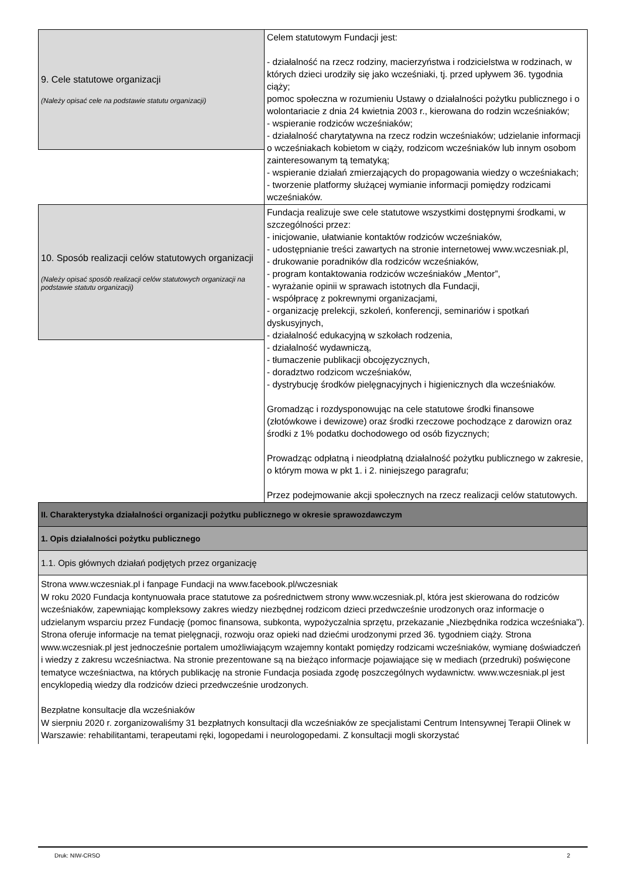9. Cele statutowe organizacji
(Należy opisać cele na podstawie statutu organizacji)
Celem statutowym Fundacji jest:
- działalność na rzecz rodziny, macierzyństwa i rodzicielstwa w rodzinach, w których dzieci urodziły się jako wcześniaki, tj. przed upływem 36. tygodnia ciąży;
pomoc społeczna w rozumieniu Ustawy o działalności pożytku publicznego i o wolontariacie z dnia 24 kwietnia 2003 r., kierowana do rodzin wcześniaków;
- wspieranie rodziców wcześniaków;
- działalność charytatywna na rzecz rodzin wcześniaków; udzielanie informacji o wcześniakach kobietom w ciąży, rodzicom wcześniaków lub innym osobom zainteresowanym tą tematyką;
- wspieranie działań zmierzających do propagowania wiedzy o wcześniakach;
- tworzenie platformy służącej wymianie informacji pomiędzy rodzicami wcześniaków.
10. Sposób realizacji celów statutowych organizacji
(Należy opisać sposób realizacji celów statutowych organizacji na podstawie statutu organizacji)
Fundacja realizuje swe cele statutowe wszystkimi dostępnymi środkami, w szczególności przez:
- inicjowanie, ułatwianie kontaktów rodziców wcześniaków,
- udostępnianie treści zawartych na stronie internetowej www.wczesniak.pl,
- drukowanie poradników dla rodziców wcześniaków,
- program kontaktowania rodziców wcześniaków „Mentor”,
- wyrażanie opinii w sprawach istotnych dla Fundacji,
- współpracę z pokrewnymi organizacjami,
- organizację prelekcji, szkoleń, konferencji, seminariów i spotkań dyskusyjnych,
- działalność edukacyjną w szkołach rodzenia,
- działalność wydawniczą,
- tłumaczenie publikacji obcojęzycznych,
- doradztwo rodzicom wcześniaków,
- dystrybucję środków pielęgnacyjnych i higienicznych dla wcześniaków.
Gromadząc i rozdysponowując na cele statutowe środki finansowe (złotówkowe i dewizowe) oraz środki rzeczowe pochodzące z darowizn oraz środki z 1% podatku dochodowego od osób fizycznych;
Prowadząc odpłatną i nieodpłatną działalność pożytku publicznego w zakresie, o którym mowa w pkt 1. i 2. niniejszego paragrafu;
Przez podejmowanie akcji społecznych na rzecz realizacji celów statutowych.
II. Charakterystyka działalności organizacji pożytku publicznego w okresie sprawozdawczym
1. Opis działalności pożytku publicznego
1.1. Opis głównych działań podjętych przez organizację
Strona www.wczesniak.pl i fanpage Fundacji na www.facebook.pl/wczesniak
W roku 2020 Fundacja kontynuowała prace statutowe za pośrednictwem strony www.wczesniak.pl, która jest skierowana do rodziców wcześniaków, zapewniając kompleksowy zakres wiedzy niezbędnej rodzicom dzieci przedwcześnie urodzonych oraz informacje o udzielanym wsparciu przez Fundację (pomoc finansowa, subkonta, wypożyczalnia sprzętu, przekazanie „Niezbędnika rodzica wcześniaka”). Strona oferuje informacje na temat pielęgnacji, rozwoju oraz opieki nad dziećmi urodzonymi przed 36. tygodniem ciąży. Strona www.wczesniak.pl jest jednocześnie portalem umożliwiającym wzajemny kontakt pomiędzy rodzicami wcześniaków, wymianę doświadczeń i wiedzy z zakresu wcześniactwa. Na stronie prezentowane są na bieżąco informacje pojawiające się w mediach (przedruki) poświęcone tematyce wcześniactwa, na których publikację na stronie Fundacja posiada zgodę poszczególnych wydawnictw. www.wczesniak.pl jest encyklopedią wiedzy dla rodziców dzieci przedwcześnie urodzonych.
Bezpłatne konsultacje dla wcześniaków
W sierpniu 2020 r. zorganizowaliśmy 31 bezpłatnych konsultacji dla wcześniaków ze specjalistami Centrum Intensywnej Terapii Olinek w Warszawie: rehabilitantami, terapeutami ręki, logopedami i neurologopedami. Z konsultacji mogli skorzystać
Druk: NIW-CRSO 2